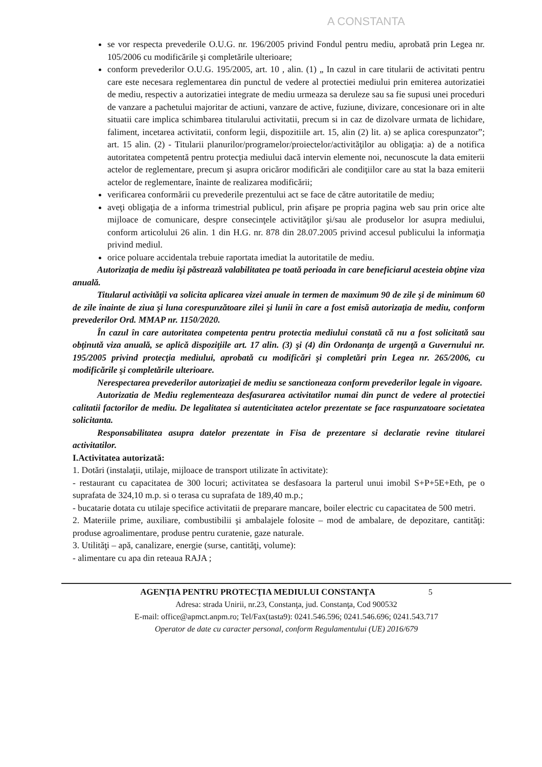A CONSTANTA
se vor respecta prevederile O.U.G. nr. 196/2005 privind Fondul pentru mediu, aprobată prin Legea nr. 105/2006 cu modificările şi completările ulterioare;
conform prevederilor O.U.G. 195/2005, art. 10 , alin. (1) „ In cazul in care titularii de activitati pentru care este necesara reglementarea din punctul de vedere al protectiei mediului prin emiterea autorizatiei de mediu, respectiv a autorizatiei integrate de mediu urmeaza sa deruleze sau sa fie supusi unei proceduri de vanzare a pachetului majoritar de actiuni, vanzare de active, fuziune, divizare, concesionare ori in alte situatii care implica schimbarea titularului activitatii, precum si in caz de dizolvare urmata de lichidare, faliment, incetarea activitatii, conform legii, dispozitiile art. 15, alin (2) lit. a) se aplica corespunzator”; art. 15 alin. (2) - Titularii planurilor/programelor/proiectelor/activităţilor au obligaţia: a) de a notifica autoritatea competentă pentru protecţia mediului dacă intervin elemente noi, necunoscute la data emiterii actelor de reglementare, precum şi asupra oricăror modificări ale condiţiilor care au stat la baza emiterii actelor de reglementare, înainte de realizarea modificării;
verificarea conformării cu prevederile prezentului act se face de către autoritatile de mediu;
aveţi obligaţia de a informa trimestrial publicul, prin afişare pe propria pagina web sau prin orice alte mijloace de comunicare, despre consecinţele activităţilor şi/sau ale produselor lor asupra mediului, conform articolului 26 alin. 1 din H.G. nr. 878 din 28.07.2005 privind accesul publicului la informaţia privind mediul.
orice poluare accidentala trebuie raportata imediat la autoritatile de mediu.
Autorizaţia de mediu îşi păstrează valabilitatea pe toată perioada în care beneficiarul acesteia obţine viza anuală.
Titularul activităţii va solicita aplicarea vizei anuale in termen de maximum 90 de zile şi de minimum 60 de zile înainte de ziua şi luna corespunzătoare zilei şi lunii în care a fost emisă autorizaţia de mediu, conform prevederilor Ord. MMAP nr. 1150/2020.
În cazul în care autoritatea competenta pentru protectia mediului constată că nu a fost solicitată sau obţinută viza anuală, se aplică dispoziţiile art. 17 alin. (3) şi (4) din Ordonanţa de urgenţă a Guvernului nr. 195/2005 privind protecţia mediului, aprobată cu modificări şi completări prin Legea nr. 265/2006, cu modificările şi completările ulterioare.
Nerespectarea prevederilor autorizaţiei de mediu se sanctioneaza conform prevederilor legale in vigoare.
Autorizatia de Mediu reglementeaza desfasurarea activitatilor numai din punct de vedere al protectiei calitatii factorilor de mediu. De legalitatea si autenticitatea actelor prezentate se face raspunzatoare societatea solicitanta.
Responsabilitatea asupra datelor prezentate in Fisa de prezentare si declaratie revine titularei activitatilor.
I.Activitatea autorizată:
1. Dotări (instalaţii, utilaje, mijloace de transport utilizate în activitate):
- restaurant cu capacitatea de 300 locuri; activitatea se desfasoara la parterul unui imobil S+P+5E+Eth, pe o suprafata de 324,10 m.p. si o terasa cu suprafata de 189,40 m.p.;
- bucatarie dotata cu utilaje specifice activitatii de preparare mancare, boiler electric cu capacitatea de 500 metri.
2. Materiile prime, auxiliare, combustibilii şi ambalajele folosite – mod de ambalare, de depozitare, cantităţi: produse agroalimentare, produse pentru curatenie, gaze naturale.
3. Utilităţi – apă, canalizare, energie (surse, cantităţi, volume):
- alimentare cu apa din reteaua RAJA ;
AGENŢIA PENTRU PROTECŢIA MEDIULUI CONSTANŢA 5
Adresa: strada Unirii, nr.23, Constanţa, jud. Constanţa, Cod 900532
E-mail: office@apmct.anpm.ro; Tel/Fax(tasta9): 0241.546.596; 0241.546.696; 0241.543.717
Operator de date cu caracter personal, conform Regulamentului (UE) 2016/679